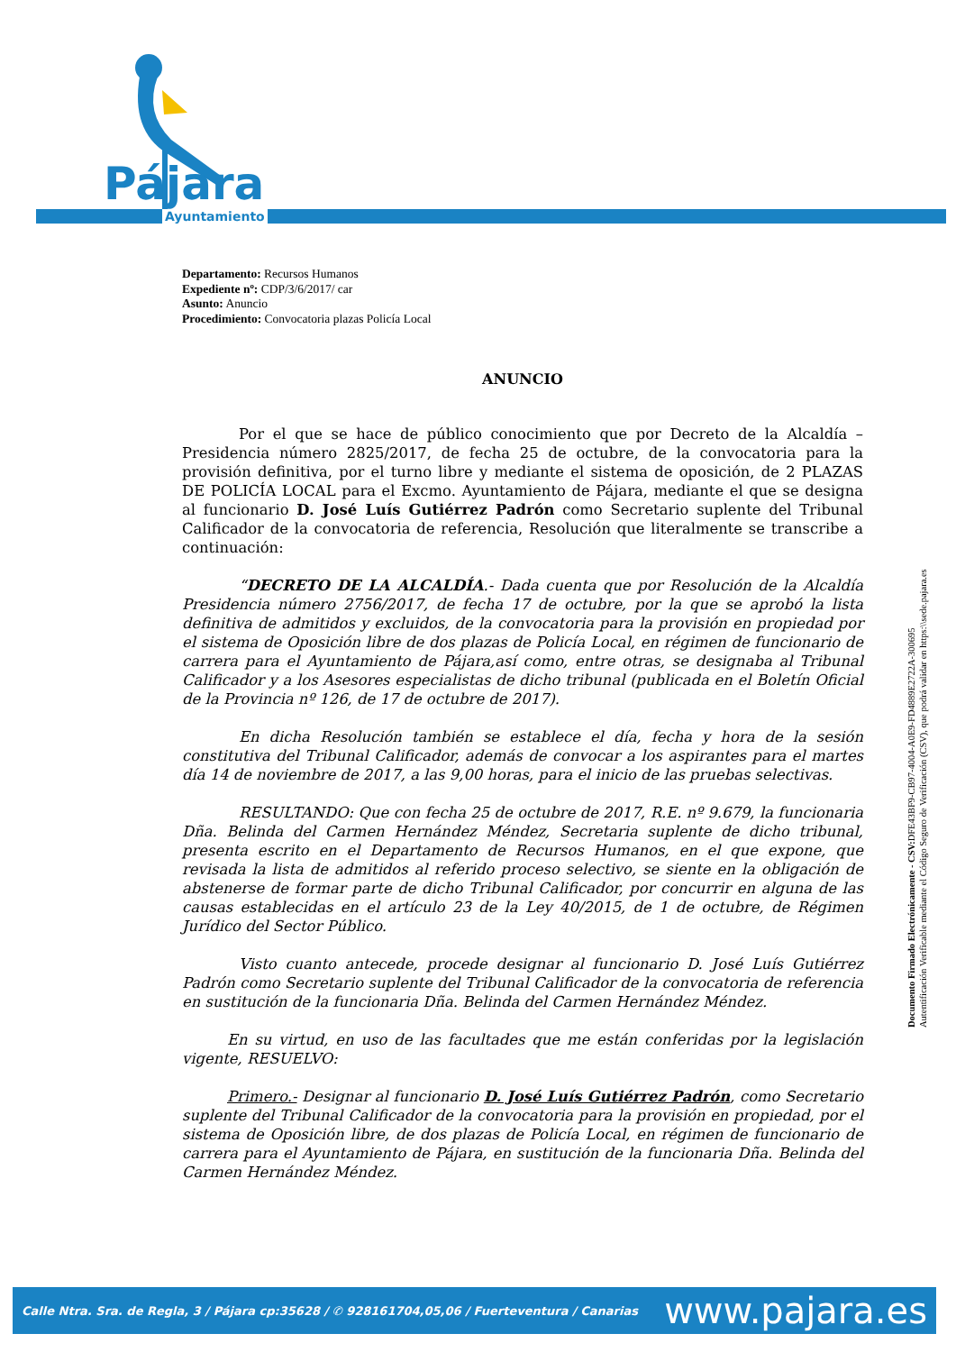Pájara
Ayuntamiento
Departamento: Recursos Humanos
Expediente nº: CDP/3/6/2017/ car
Asunto: Anuncio
Procedimiento: Convocatoria plazas Policía Local
ANUNCIO
Por el que se hace de público conocimiento que por Decreto de la Alcaldía – Presidencia número 2825/2017, de fecha 25 de octubre, de la convocatoria para la provisión definitiva, por el turno libre y mediante el sistema de oposición, de 2 PLAZAS DE POLICÍA LOCAL para el Excmo. Ayuntamiento de Pájara, mediante el que se designa al funcionario D. José Luís Gutiérrez Padrón como Secretario suplente del Tribunal Calificador de la convocatoria de referencia, Resolución que literalmente se transcribe a continuación:
“DECRETO DE LA ALCALDÍA.- Dada cuenta que por Resolución de la Alcaldía Presidencia número 2756/2017, de fecha 17 de octubre, por la que se aprobó la lista definitiva de admitidos y excluidos, de la convocatoria para la provisión en propiedad por el sistema de Oposición libre de dos plazas de Policía Local, en régimen de funcionario de carrera para el Ayuntamiento de Pájara,así como, entre otras, se designaba al Tribunal Calificador y a los Asesores especialistas de dicho tribunal (publicada en el Boletín Oficial de la Provincia nº 126, de 17 de octubre de 2017).
En dicha Resolución también se establece el día, fecha y hora de la sesión constitutiva del Tribunal Calificador, además de convocar a los aspirantes para el martes día 14 de noviembre de 2017, a las 9,00 horas, para el inicio de las pruebas selectivas.
RESULTANDO: Que con fecha 25 de octubre de 2017, R.E. nº 9.679, la funcionaria Dña. Belinda del Carmen Hernández Méndez, Secretaria suplente de dicho tribunal, presenta escrito en el Departamento de Recursos Humanos, en el que expone, que revisada la lista de admitidos al referido proceso selectivo, se siente en la obligación de abstenerse de formar parte de dicho Tribunal Calificador, por concurrir en alguna de las causas establecidas en el artículo 23 de la Ley 40/2015, de 1 de octubre, de Régimen Jurídico del Sector Público.
Visto cuanto antecede, procede designar al funcionario D. José Luís Gutiérrez Padrón como Secretario suplente del Tribunal Calificador de la convocatoria de referencia en sustitución de la funcionaria Dña. Belinda del Carmen Hernández Méndez.
En su virtud, en uso de las facultades que me están conferidas por la legislación vigente, RESUELVO:
Primero.- Designar al funcionario D. José Luís Gutiérrez Padrón, como Secretario suplente del Tribunal Calificador de la convocatoria para la provisión en propiedad, por el sistema de Oposición libre, de dos plazas de Policía Local, en régimen de funcionario de carrera para el Ayuntamiento de Pájara, en sustitución de la funcionaria Dña. Belinda del Carmen Hernández Méndez.
Documento Firmado Electrónicamente - CSV: DFE43BF9-CB97-4004-A0E9-FD4889E2722A-300695
Autentificación Verificable mediante el Código Seguro de Verificación (CSV), que podrá validar en https:\\sede.pajara.es
Calle Ntra. Sra. de Regla, 3 / Pájara cp:35628 / ✆ 928161704,05,06 / Fuerteventura / Canarias www.pajara.es